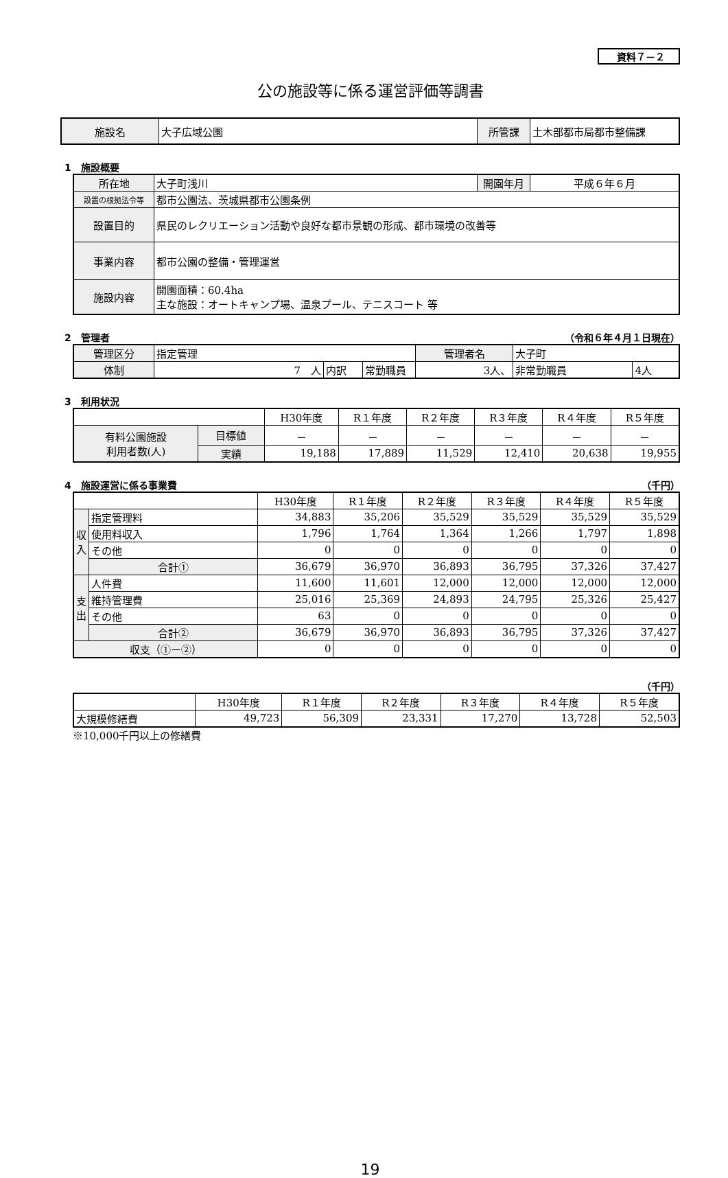資料７－２
公の施設等に係る運営評価等調書
| 施設名 | 大子広域公園 | 所管課 | 土木部都市局都市整備課 |
1　施設概要
| 所在地 | 大子町浅川 | 開園年月 | 平成６年６月 |
| 設置の根拠法令等 | 都市公園法、茨城県都市公園条例 | | |
| 設置目的 | 県民のレクリエーション活動や良好な都市景観の形成、都市環境の改善等 | | |
| 事業内容 | 都市公園の整備・管理運営 | | |
| 施設内容 | 開園面積：60.4ha 主な施設：オートキャンプ場、温泉プール、テニスコート 等 | | |
2　管理者 （令和６年４月１日現在）
| 管理区分 | 指定管理 | | | 管理者名 | 大子町 | |
| 体制 | 7 人 | 内訳 | 常勤職員 | 3人、 | 非常勤職員 | 4人 |
3　利用状況
| | | H30年度 | R１年度 | R２年度 | R３年度 | R４年度 | R５年度 |
| 有料公園施設 利用者数(人) | 目標値 | － | － | － | － | － | － |
| | 実績 | 19,188 | 17,889 | 11,529 | 12,410 | 20,638 | 19,955 |
4　施設運営に係る事業費 （千円）
| | | H30年度 | R１年度 | R２年度 | R３年度 | R４年度 | R５年度 |
| 収 入 | 指定管理料 | 34,883 | 35,206 | 35,529 | 35,529 | 35,529 | 35,529 |
| | 使用料収入 | 1,796 | 1,764 | 1,364 | 1,266 | 1,797 | 1,898 |
| | その他 | 0 | 0 | 0 | 0 | 0 | 0 |
| | 合計① | 36,679 | 36,970 | 36,893 | 36,795 | 37,326 | 37,427 |
| 支 出 | 人件費 | 11,600 | 11,601 | 12,000 | 12,000 | 12,000 | 12,000 |
| | 維持管理費 | 25,016 | 25,369 | 24,893 | 24,795 | 25,326 | 25,427 |
| | その他 | 63 | 0 | 0 | 0 | 0 | 0 |
| | 合計② | 36,679 | 36,970 | 36,893 | 36,795 | 37,326 | 37,427 |
| 収支（①－②） | | 0 | 0 | 0 | 0 | 0 | 0 |
（千円）
| | H30年度 | R１年度 | R２年度 | R３年度 | R４年度 | R５年度 |
| 大規模修繕費 | 49,723 | 56,309 | 23,331 | 17,270 | 13,728 | 52,503 |
※10,000千円以上の修繕費
19